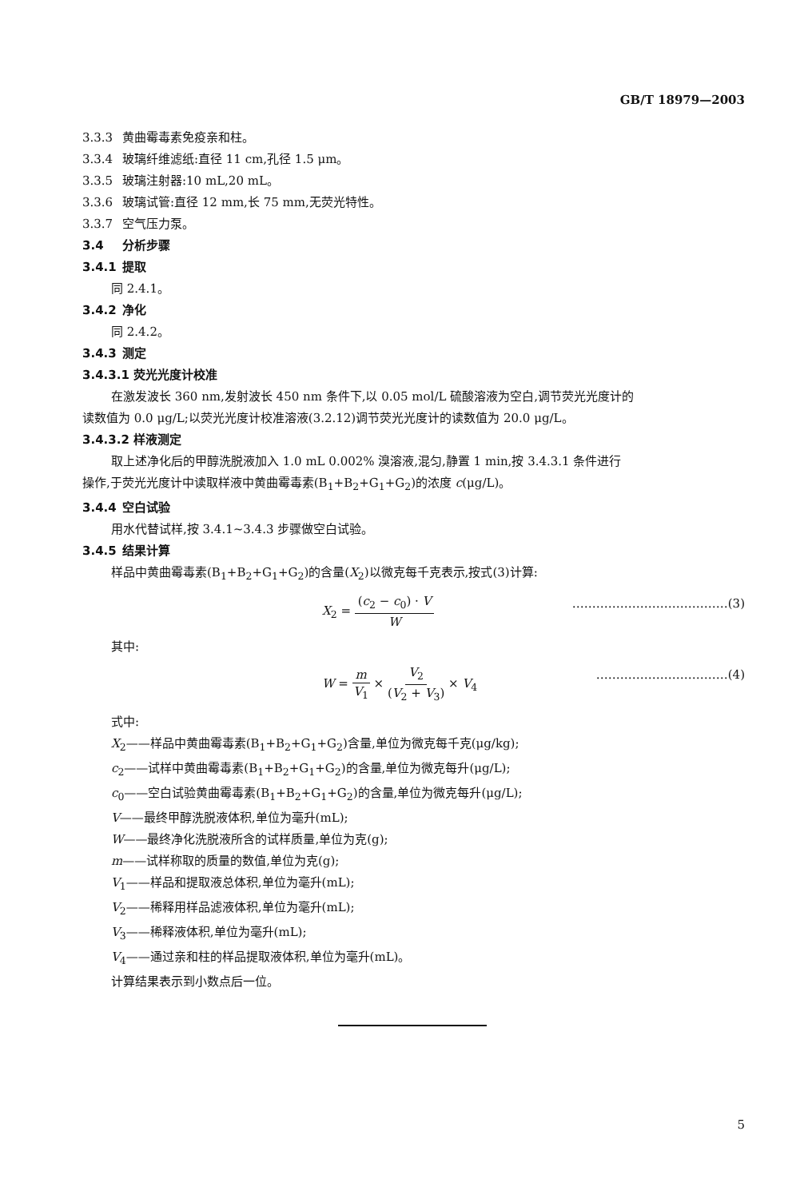GB/T 18979—2003
3.3.3 黄曲霉毒素免疫亲和柱。
3.3.4 玻璃纤维滤纸:直径 11 cm,孔径 1.5 μm。
3.3.5 玻璃注射器:10 mL,20 mL。
3.3.6 玻璃试管:直径 12 mm,长 75 mm,无荧光特性。
3.3.7 空气压力泵。
3.4 分析步骤
3.4.1 提取
同 2.4.1。
3.4.2 净化
同 2.4.2。
3.4.3 测定
3.4.3.1 荧光光度计校准
在激发波长 360 nm,发射波长 450 nm 条件下,以 0.05 mol/L 硫酸溶液为空白,调节荧光光度计的
读数值为 0.0 μg/L;以荧光光度计校准溶液(3.2.12)调节荧光光度计的读数值为 20.0 μg/L。
3.4.3.2 样液测定
取上述净化后的甲醇洗脱液加入 1.0 mL 0.002% 溴溶液,混匀,静置 1 min,按 3.4.3.1 条件进行
操作,于荧光光度计中读取样液中黄曲霉毒素(B<sub>1</sub>+B<sub>2</sub>+G<sub>1</sub>+G<sub>2</sub>)的浓度 c(μg/L)。
3.4.4 空白试验
用水代替试样,按 3.4.1~3.4.3 步骤做空白试验。
3.4.5 结果计算
样品中黄曲霉毒素(B<sub>1</sub>+B<sub>2</sub>+G<sub>1</sub>+G<sub>2</sub>)的含量(X<sub>2</sub>)以微克每千克表示,按式(3)计算:
X<sub>2</sub> = (c<sub>2</sub> − c<sub>0</sub>) · V W …………………………………(3)
其中:
W = m V<sub>1</sub> × V<sub>2</sub> (V<sub>2</sub> + V<sub>3</sub>) × V<sub>4</sub> ……………………………(4)
式中:
X<sub>2</sub>——样品中黄曲霉毒素(B<sub>1</sub>+B<sub>2</sub>+G<sub>1</sub>+G<sub>2</sub>)含量,单位为微克每千克(μg/kg);
c<sub>2</sub>——试样中黄曲霉毒素(B<sub>1</sub>+B<sub>2</sub>+G<sub>1</sub>+G<sub>2</sub>)的含量,单位为微克每升(μg/L);
c<sub>0</sub>——空白试验黄曲霉毒素(B<sub>1</sub>+B<sub>2</sub>+G<sub>1</sub>+G<sub>2</sub>)的含量,单位为微克每升(μg/L);
V——最终甲醇洗脱液体积,单位为毫升(mL);
W——最终净化洗脱液所含的试样质量,单位为克(g);
m——试样称取的质量的数值,单位为克(g);
V<sub>1</sub>——样品和提取液总体积,单位为毫升(mL);
V<sub>2</sub>——稀释用样品滤液体积,单位为毫升(mL);
V<sub>3</sub>——稀释液体积,单位为毫升(mL);
V<sub>4</sub>——通过亲和柱的样品提取液体积,单位为毫升(mL)。
计算结果表示到小数点后一位。
5